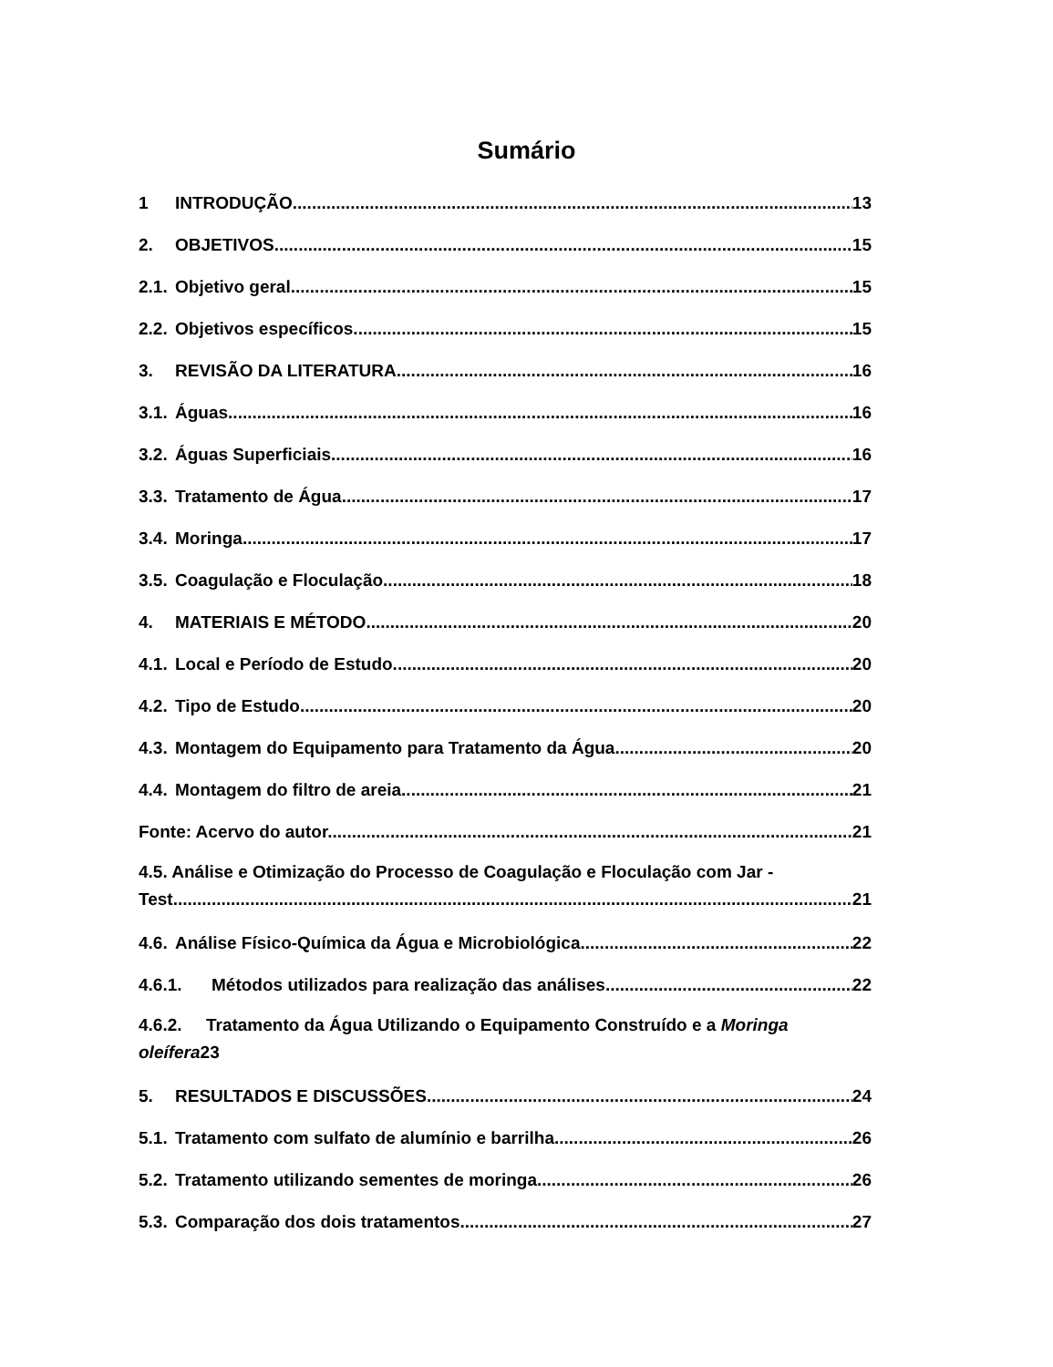Sumário
1 INTRODUÇÃO 13
2. OBJETIVOS 15
2.1. Objetivo geral 15
2.2. Objetivos específicos 15
3. REVISÃO DA LITERATURA 16
3.1. Águas 16
3.2. Águas Superficiais 16
3.3. Tratamento de Água 17
3.4. Moringa 17
3.5. Coagulação e Floculação 18
4. MATERIAIS E MÉTODO 20
4.1. Local e Período de Estudo 20
4.2. Tipo de Estudo 20
4.3. Montagem do Equipamento para Tratamento da Água 20
4.4. Montagem do filtro de areia 21
Fonte: Acervo do autor. 21
4.5. Análise e Otimização do Processo de Coagulação e Floculação com Jar -
Test 21
4.6. Análise Físico-Química da Água e Microbiológica 22
4.6.1. Métodos utilizados para realização das análises 22
4.6.2. Tratamento da Água Utilizando o Equipamento Construído e a Moringa
oleífera23
5. RESULTADOS E DISCUSSÕES 24
5.1. Tratamento com sulfato de alumínio e barrilha 26
5.2. Tratamento utilizando sementes de moringa 26
5.3. Comparação dos dois tratamentos 27